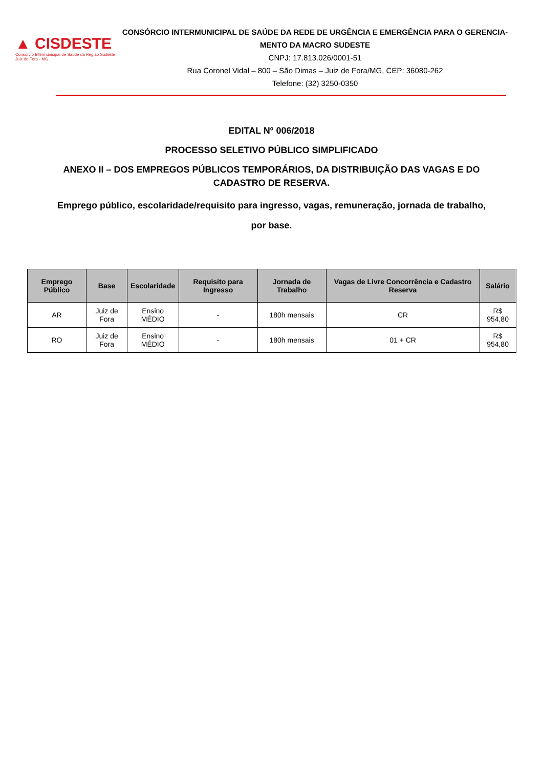▲ CISDESTE
Consorcio Intermunicipal de Saúde da Região Sudeste
Juiz de Fora - MG
CONSÓRCIO INTERMUNICIPAL DE SAÚDE DA REDE DE URGÊNCIA E EMERGÊNCIA PARA O GERENCIA-MENTO DA MACRO SUDESTE
CNPJ: 17.813.026/0001-51
Rua Coronel Vidal – 800 – São Dimas – Juiz de Fora/MG, CEP: 36080-262
Telefone: (32) 3250-0350
EDITAL Nº 006/2018
PROCESSO SELETIVO PÚBLICO SIMPLIFICADO
ANEXO II – DOS EMPREGOS PÚBLICOS TEMPORÁRIOS, DA DISTRIBUIÇÃO DAS VAGAS E DO CADASTRO DE RESERVA.
Emprego público, escolaridade/requisito para ingresso, vagas, remuneração, jornada de trabalho, por base.
| Emprego Público | Base | Escolaridade | Requisito para Ingresso | Jornada de Trabalho | Vagas de Livre Concorrência e Cadastro Reserva | Salário |
| --- | --- | --- | --- | --- | --- | --- |
| AR | Juiz de Fora | Ensino MÉDIO | - | 180h mensais | CR | R$ 954,80 |
| RO | Juiz de Fora | Ensino MÉDIO | - | 180h mensais | 01 + CR | R$ 954,80 |